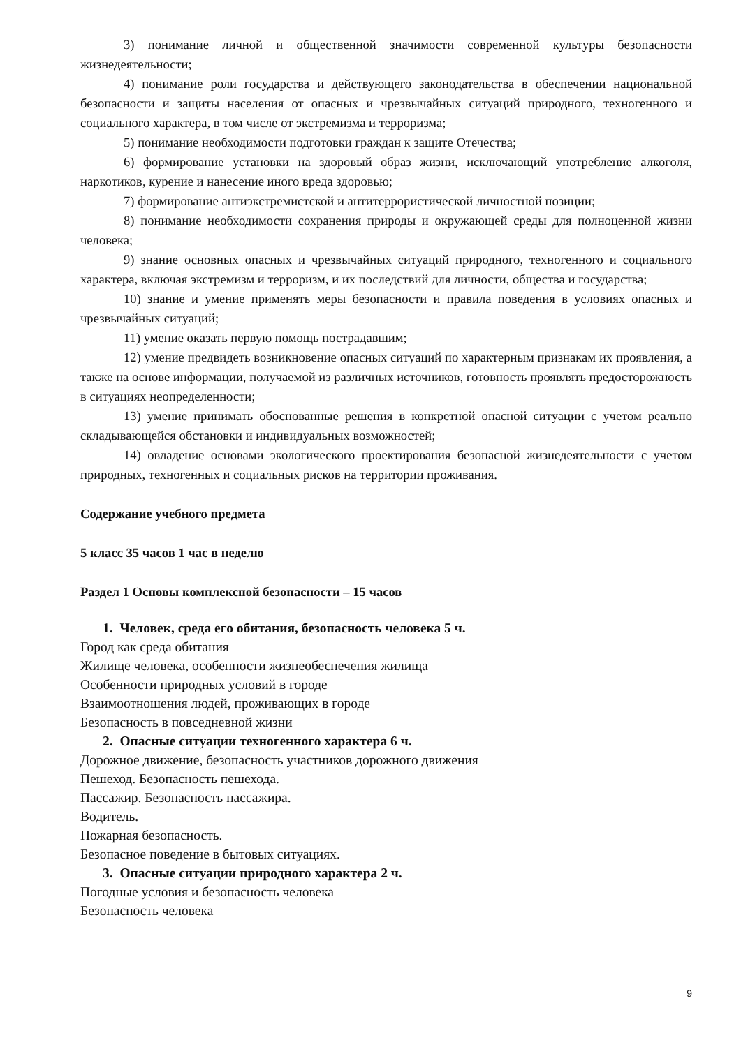3) понимание личной и общественной значимости современной культуры безопасности жизнедеятельности;
4) понимание роли государства и действующего законодательства в обеспечении национальной безопасности и защиты населения от опасных и чрезвычайных ситуаций природного, техногенного и социального характера, в том числе от экстремизма и терроризма;
5) понимание необходимости подготовки граждан к защите Отечества;
6) формирование установки на здоровый образ жизни, исключающий употребление алкоголя, наркотиков, курение и нанесение иного вреда здоровью;
7) формирование антиэкстремистской и антитеррористической личностной позиции;
8) понимание необходимости сохранения природы и окружающей среды для полноценной жизни человека;
9) знание основных опасных и чрезвычайных ситуаций природного, техногенного и социального характера, включая экстремизм и терроризм, и их последствий для личности, общества и государства;
10) знание и умение применять меры безопасности и правила поведения в условиях опасных и чрезвычайных ситуаций;
11) умение оказать первую помощь пострадавшим;
12) умение предвидеть возникновение опасных ситуаций по характерным признакам их проявления, а также на основе информации, получаемой из различных источников, готовность проявлять предосторожность в ситуациях неопределенности;
13) умение принимать обоснованные решения в конкретной опасной ситуации с учетом реально складывающейся обстановки и индивидуальных возможностей;
14) овладение основами экологического проектирования безопасной жизнедеятельности с учетом природных, техногенных и социальных рисков на территории проживания.
Содержание учебного предмета
5 класс 35 часов 1 час в неделю
Раздел 1 Основы комплексной безопасности – 15 часов
1. Человек, среда его обитания, безопасность человека 5 ч.
Город как среда обитания
Жилище человека, особенности жизнеобеспечения жилища
Особенности природных условий в городе
Взаимоотношения людей, проживающих в городе
Безопасность в повседневной жизни
2. Опасные ситуации техногенного характера 6 ч.
Дорожное движение, безопасность участников дорожного движения
Пешеход. Безопасность пешехода.
Пассажир. Безопасность пассажира.
Водитель.
Пожарная безопасность.
Безопасное поведение в бытовых ситуациях.
3. Опасные ситуации природного характера 2 ч.
Погодные условия и безопасность человека
Безопасность человека
9